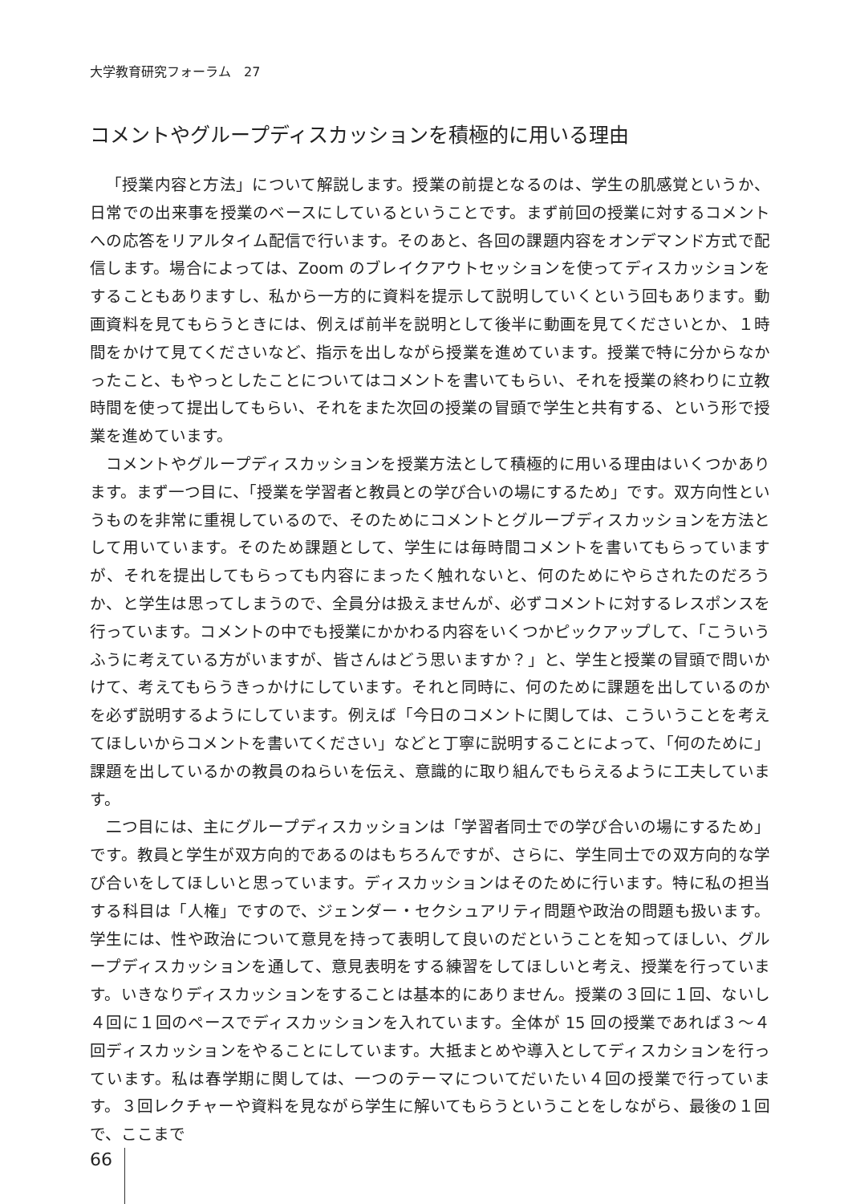大学教育研究フォーラム　27
コメントやグループディスカッションを積極的に用いる理由
「授業内容と方法」について解説します。授業の前提となるのは、学生の肌感覚というか、日常での出来事を授業のベースにしているということです。まず前回の授業に対するコメントへの応答をリアルタイム配信で行います。そのあと、各回の課題内容をオンデマンド方式で配信します。場合によっては、Zoom のブレイクアウトセッションを使ってディスカッションをすることもありますし、私から一方的に資料を提示して説明していくという回もあります。動画資料を見てもらうときには、例えば前半を説明として後半に動画を見てくださいとか、１時間をかけて見てくださいなど、指示を出しながら授業を進めています。授業で特に分からなかったこと、もやっとしたことについてはコメントを書いてもらい、それを授業の終わりに立教時間を使って提出してもらい、それをまた次回の授業の冒頭で学生と共有する、という形で授業を進めています。
コメントやグループディスカッションを授業方法として積極的に用いる理由はいくつかあります。まず一つ目に、「授業を学習者と教員との学び合いの場にするため」です。双方向性というものを非常に重視しているので、そのためにコメントとグループディスカッションを方法として用いています。そのため課題として、学生には毎時間コメントを書いてもらっていますが、それを提出してもらっても内容にまったく触れないと、何のためにやらされたのだろうか、と学生は思ってしまうので、全員分は扱えませんが、必ずコメントに対するレスポンスを行っています。コメントの中でも授業にかかわる内容をいくつかピックアップして、「こういうふうに考えている方がいますが、皆さんはどう思いますか？」と、学生と授業の冒頭で問いかけて、考えてもらうきっかけにしています。それと同時に、何のために課題を出しているのかを必ず説明するようにしています。例えば「今日のコメントに関しては、こういうことを考えてほしいからコメントを書いてください」などと丁寧に説明することによって、「何のために」課題を出しているかの教員のねらいを伝え、意識的に取り組んでもらえるように工夫しています。
二つ目には、主にグループディスカッションは「学習者同士での学び合いの場にするため」です。教員と学生が双方向的であるのはもちろんですが、さらに、学生同士での双方向的な学び合いをしてほしいと思っています。ディスカッションはそのために行います。特に私の担当する科目は「人権」ですので、ジェンダー・セクシュアリティ問題や政治の問題も扱います。学生には、性や政治について意見を持って表明して良いのだということを知ってほしい、グループディスカッションを通して、意見表明をする練習をしてほしいと考え、授業を行っています。いきなりディスカッションをすることは基本的にありません。授業の３回に１回、ないし４回に１回のペースでディスカッションを入れています。全体が 15 回の授業であれば３～４回ディスカッションをやることにしています。大抵まとめや導入としてディスカションを行っています。私は春学期に関しては、一つのテーマについてだいたい４回の授業で行っています。３回レクチャーや資料を見ながら学生に解いてもらうということをしながら、最後の１回で、ここまで
66